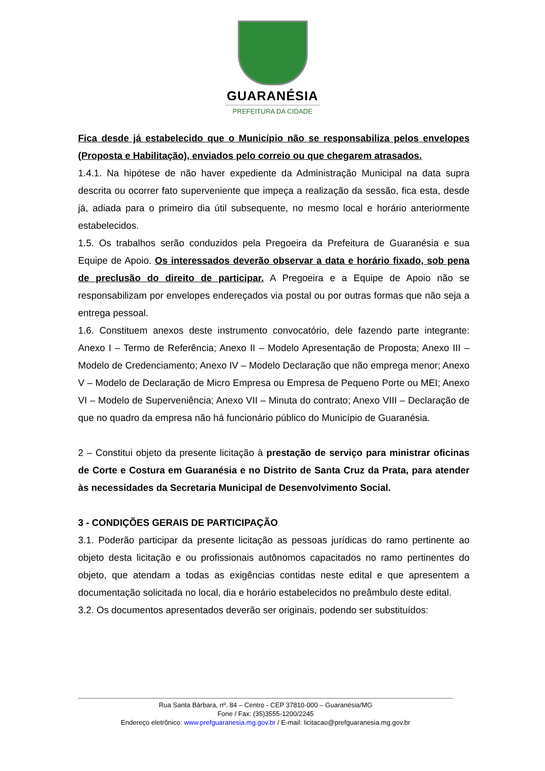GUARANÉSIA
PREFEITURA DA CIDADE
Fica desde já estabelecido que o Município não se responsabiliza pelos envelopes (Proposta e Habilitação), enviados pelo correio ou que chegarem atrasados.
1.4.1. Na hipótese de não haver expediente da Administração Municipal na data supra descrita ou ocorrer fato superveniente que impeça a realização da sessão, fica esta, desde já, adiada para o primeiro dia útil subsequente, no mesmo local e horário anteriormente estabelecidos.
1.5. Os trabalhos serão conduzidos pela Pregoeira da Prefeitura de Guaranésia e sua Equipe de Apoio. Os interessados deverão observar a data e horário fixado, sob pena de preclusão do direito de participar. A Pregoeira e a Equipe de Apoio não se responsabilizam por envelopes endereçados via postal ou por outras formas que não seja a entrega pessoal.
1.6. Constituem anexos deste instrumento convocatório, dele fazendo parte integrante: Anexo I – Termo de Referência; Anexo II – Modelo Apresentação de Proposta; Anexo III – Modelo de Credenciamento; Anexo IV – Modelo Declaração que não emprega menor; Anexo V – Modelo de Declaração de Micro Empresa ou Empresa de Pequeno Porte ou MEI; Anexo VI – Modelo de Superveniência; Anexo VII – Minuta do contrato; Anexo VIII – Declaração de que no quadro da empresa não há funcionário público do Município de Guaranésia.
2 – Constitui objeto da presente licitação à prestação de serviço para ministrar oficinas de Corte e Costura em Guaranésia e no Distrito de Santa Cruz da Prata, para atender às necessidades da Secretaria Municipal de Desenvolvimento Social.
3 - CONDIÇÕES GERAIS DE PARTICIPAÇÃO
3.1. Poderão participar da presente licitação as pessoas jurídicas do ramo pertinente ao objeto desta licitação e ou profissionais autônomos capacitados no ramo pertinentes do objeto, que atendam a todas as exigências contidas neste edital e que apresentem a documentação solicitada no local, dia e horário estabelecidos no preâmbulo deste edital.
3.2. Os documentos apresentados deverão ser originais, podendo ser substituídos:
Rua Santa Bárbara, nº. 84 – Centro - CEP 37810-000 – Guaranésia/MG
Fone / Fax: (35)3555-1200/2245
Endereço eletrônico: www.prefguaranesia.mg.gov.br / E-mail: licitacao@prefguaranesia.mg.gov.br